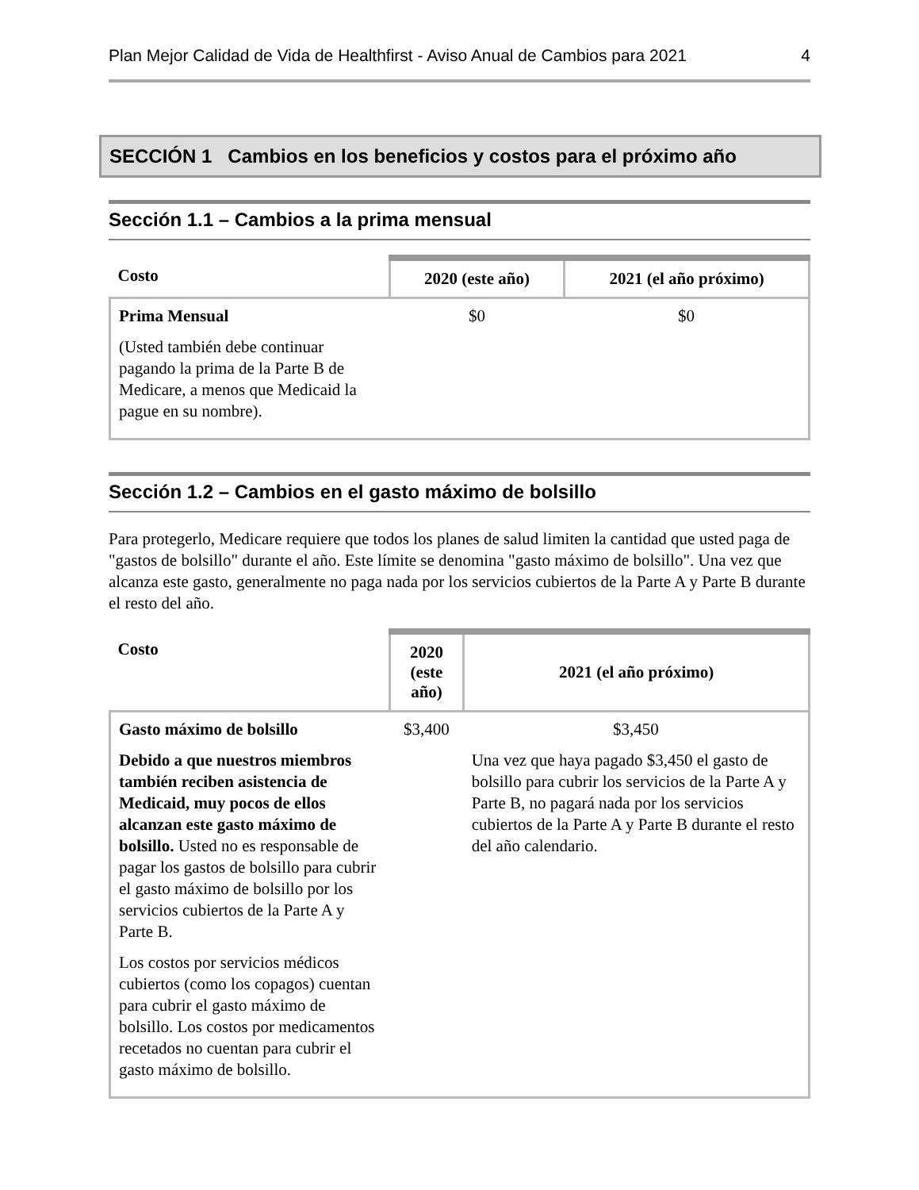Plan Mejor Calidad de Vida de Healthfirst - Aviso Anual de Cambios para 2021 4
SECCIÓN 1 Cambios en los beneficios y costos para el próximo año
Sección 1.1 – Cambios a la prima mensual
| Costo | 2020 (este año) | 2021 (el año próximo) |
| --- | --- | --- |
| Prima Mensual (Usted también debe continuar pagando la prima de la Parte B de Medicare, a menos que Medicaid la pague en su nombre). | $0 | $0 |
Sección 1.2 – Cambios en el gasto máximo de bolsillo
Para protegerlo, Medicare requiere que todos los planes de salud limiten la cantidad que usted paga de "gastos de bolsillo" durante el año. Este límite se denomina "gasto máximo de bolsillo". Una vez que alcanza este gasto, generalmente no paga nada por los servicios cubiertos de la Parte A y Parte B durante el resto del año.
| Costo | 2020 (este año) | 2021 (el año próximo) |
| --- | --- | --- |
| Gasto máximo de bolsillo Debido a que nuestros miembros también reciben asistencia de Medicaid, muy pocos de ellos alcanzan este gasto máximo de bolsillo. Usted no es responsable de pagar los gastos de bolsillo para cubrir el gasto máximo de bolsillo por los servicios cubiertos de la Parte A y Parte B. Los costos por servicios médicos cubiertos (como los copagos) cuentan para cubrir el gasto máximo de bolsillo. Los costos por medicamentos recetados no cuentan para cubrir el gasto máximo de bolsillo. | $3,400 | $3,450 Una vez que haya pagado $3,450 el gasto de bolsillo para cubrir los servicios de la Parte A y Parte B, no pagará nada por los servicios cubiertos de la Parte A y Parte B durante el resto del año calendario. |